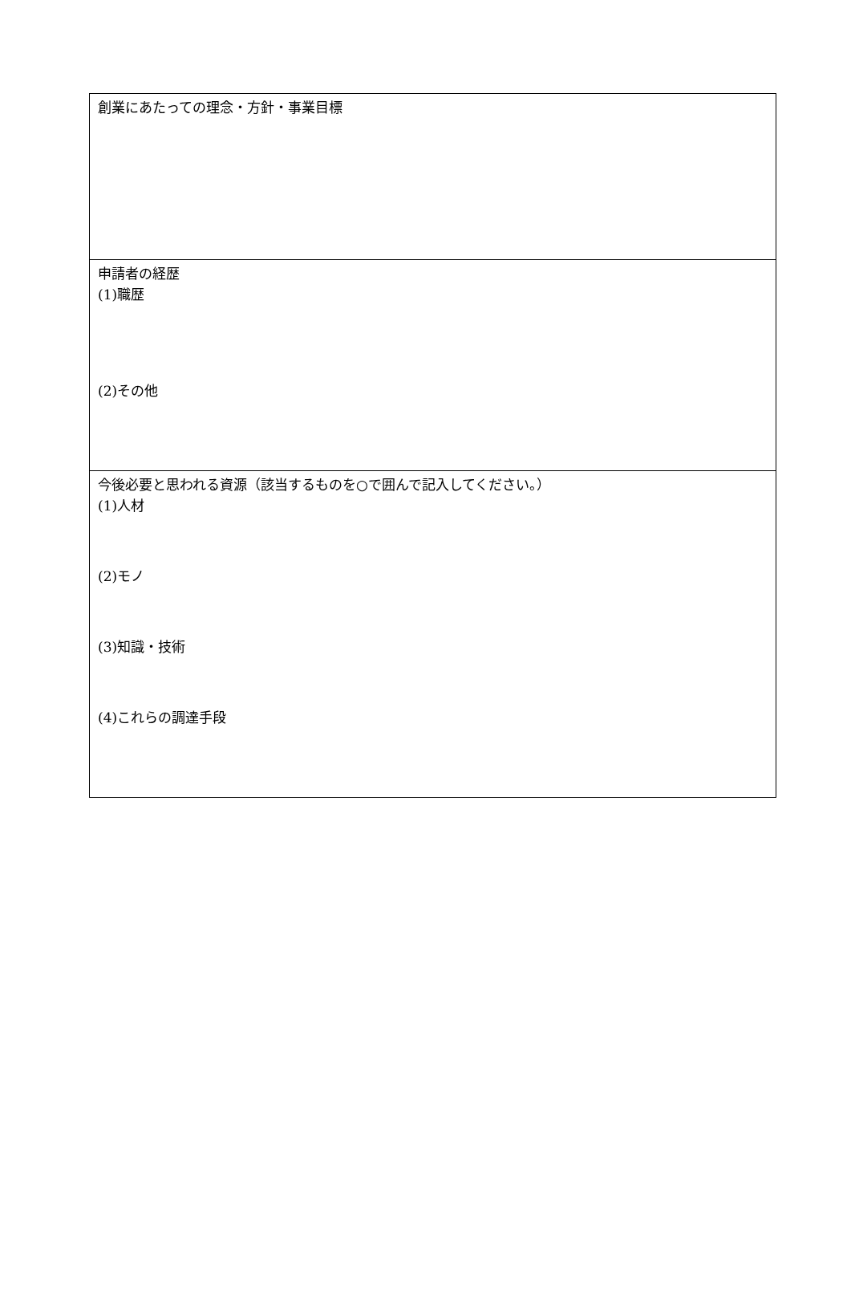| 創業にあたっての理念・方針・事業目標 |
| 申請者の経歴 (1)職歴 (2)その他 |
| 今後必要と思われる資源（該当するものを○で囲んで記入してください。） (1)人材 (2)モノ (3)知識・技術 (4)これらの調達手段 |